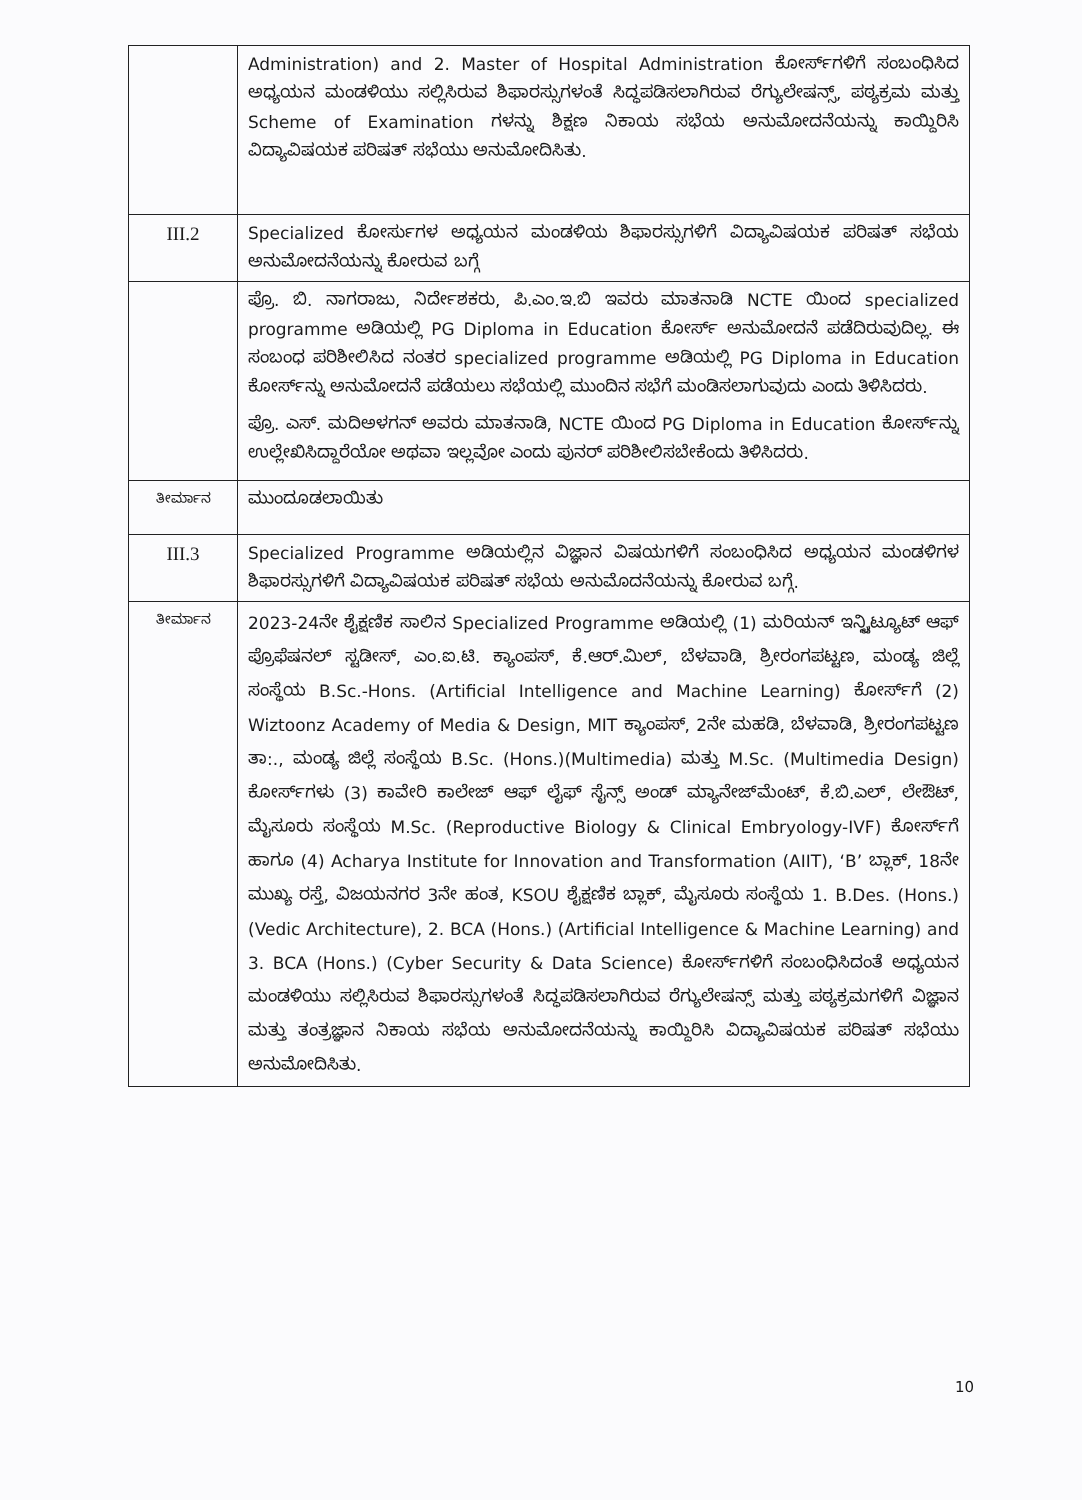| | Administration) and 2. Master of Hospital Administration ಕೋರ್ಸ್‌ಗಳಿಗೆ ಸಂಬಂಧಿಸಿದ ಅಧ್ಯಯನ ಮಂಡಳಿಯು ಸಲ್ಲಿಸಿರುವ ಶಿಫಾರಸ್ಸುಗಳಂತೆ ಸಿದ್ಧಪಡಿಸಲಾಗಿರುವ ರೆಗ್ಯುಲೇಷನ್ಸ್, ಪಠ್ಯಕ್ರಮ ಮತ್ತು Scheme of Examination ಗಳನ್ನು ಶಿಕ್ಷಣ ನಿಕಾಯ ಸಭೆಯ ಅನುಮೋದನೆಯನ್ನು ಕಾಯ್ದಿರಿಸಿ ವಿದ್ಯಾವಿಷಯಕ ಪರಿಷತ್ ಸಭೆಯು ಅನುಮೋದಿಸಿತು. |
| III.2 | Specialized ಕೋರ್ಸುಗಳ ಅಧ್ಯಯನ ಮಂಡಳಿಯ ಶಿಫಾರಸ್ಸುಗಳಿಗೆ ವಿದ್ಯಾವಿಷಯಕ ಪರಿಷತ್ ಸಭೆಯ ಅನುಮೋದನೆಯನ್ನು ಕೋರುವ ಬಗ್ಗೆ |
| | ಪ್ರೊ. ಬಿ. ನಾಗರಾಜು, ನಿರ್ದೇಶಕರು, ಪಿ.ಎಂ.ಇ.ಬಿ ಇವರು ಮಾತನಾಡಿ NCTE ಯಿಂದ specialized programme ಅಡಿಯಲ್ಲಿ PG Diploma in Education ಕೋರ್ಸ್ ಅನುಮೋದನೆ ಪಡೆದಿರುವುದಿಲ್ಲ. ಈ ಸಂಬಂಧ ಪರಿಶೀಲಿಸಿದ ನಂತರ specialized programme ಅಡಿಯಲ್ಲಿ PG Diploma in Education ಕೋರ್ಸ್‌ನ್ನು ಅನುಮೋದನೆ ಪಡೆಯಲು ಸಭೆಯಲ್ಲಿ ಮುಂದಿನ ಸಭೆಗೆ ಮಂಡಿಸಲಾಗುವುದು ಎಂದು ತಿಳಿಸಿದರು. ಪ್ರೊ. ಎಸ್. ಮದಿಅಳಗನ್ ಅವರು ಮಾತನಾಡಿ, NCTE ಯಿಂದ PG Diploma in Education ಕೋರ್ಸ್‌ನ್ನು ಉಲ್ಲೇಖಿಸಿದ್ದಾರೆಯೋ ಅಥವಾ ಇಲ್ಲವೋ ಎಂದು ಪುನರ್ ಪರಿಶೀಲಿಸಬೇಕೆಂದು ತಿಳಿಸಿದರು. |
| ತೀರ್ಮಾನ | ಮುಂದೂಡಲಾಯಿತು |
| III.3 | Specialized Programme ಅಡಿಯಲ್ಲಿನ ವಿಜ್ಞಾನ ವಿಷಯಗಳಿಗೆ ಸಂಬಂಧಿಸಿದ ಅಧ್ಯಯನ ಮಂಡಳಿಗಳ ಶಿಫಾರಸ್ಸುಗಳಿಗೆ ವಿದ್ಯಾವಿಷಯಕ ಪರಿಷತ್ ಸಭೆಯ ಅನುಮೊದನೆಯನ್ನು ಕೋರುವ ಬಗ್ಗೆ. |
| ತೀರ್ಮಾನ | 2023-24ನೇ ಶೈಕ್ಷಣಿಕ ಸಾಲಿನ Specialized Programme ಅಡಿಯಲ್ಲಿ (1) ಮರಿಯನ್ ಇನ್ಸ್ಟಿಟ್ಯೂಟ್ ಆಫ್ ಪ್ರೊಫೆಷನಲ್ ಸ್ಟಡೀಸ್, ಎಂ.ಐ.ಟಿ. ಕ್ಯಾಂಪಸ್, ಕೆ.ಆರ್.ಮಿಲ್, ಬೆಳವಾಡಿ, ಶ್ರೀರಂಗಪಟ್ಟಣ, ಮಂಡ್ಯ ಜಿಲ್ಲೆ ಸಂಸ್ಥೆಯ B.Sc.-Hons. (Artificial Intelligence and Machine Learning) ಕೋರ್ಸ್‌ಗೆ (2) Wiztoonz Academy of Media & Design, MIT ಕ್ಯಾಂಪಸ್, 2ನೇ ಮಹಡಿ, ಬೆಳವಾಡಿ, ಶ್ರೀರಂಗಪಟ್ಟಣ ತಾ:., ಮಂಡ್ಯ ಜಿಲ್ಲೆ ಸಂಸ್ಥೆಯ B.Sc. (Hons.)(Multimedia) ಮತ್ತು M.Sc. (Multimedia Design) ಕೋರ್ಸ್‌ಗಳು (3) ಕಾವೇರಿ ಕಾಲೇಜ್ ಆಫ್ ಲೈಫ್ ಸೈನ್ಸ್ ಅಂಡ್ ಮ್ಯಾನೇಜ್‌ಮೆಂಟ್, ಕೆ.ಬಿ.ಎಲ್, ಲೇಔಟ್, ಮೈಸೂರು ಸಂಸ್ಥೆಯ M.Sc. (Reproductive Biology & Clinical Embryology-IVF) ಕೋರ್ಸ್‌ಗೆ ಹಾಗೂ (4) Acharya Institute for Innovation and Transformation (AIIT), ‘B’ ಬ್ಲಾಕ್, 18ನೇ ಮುಖ್ಯ ರಸ್ತೆ, ವಿಜಯನಗರ 3ನೇ ಹಂತ, KSOU ಶೈಕ್ಷಣಿಕ ಬ್ಲಾಕ್, ಮೈಸೂರು ಸಂಸ್ಥೆಯ 1. B.Des. (Hons.) (Vedic Architecture), 2. BCA (Hons.) (Artificial Intelligence & Machine Learning) and 3. BCA (Hons.) (Cyber Security & Data Science) ಕೋರ್ಸ್‌ಗಳಿಗೆ ಸಂಬಂಧಿಸಿದಂತೆ ಅಧ್ಯಯನ ಮಂಡಳಿಯು ಸಲ್ಲಿಸಿರುವ ಶಿಫಾರಸ್ಸುಗಳಂತೆ ಸಿದ್ಧಪಡಿಸಲಾಗಿರುವ ರೆಗ್ಯುಲೇಷನ್ಸ್ ಮತ್ತು ಪಠ್ಯಕ್ರಮಗಳಿಗೆ ವಿಜ್ಞಾನ ಮತ್ತು ತಂತ್ರಜ್ಞಾನ ನಿಕಾಯ ಸಭೆಯ ಅನುಮೋದನೆಯನ್ನು ಕಾಯ್ದಿರಿಸಿ ವಿದ್ಯಾವಿಷಯಕ ಪರಿಷತ್ ಸಭೆಯು ಅನುಮೋದಿಸಿತು. |
10